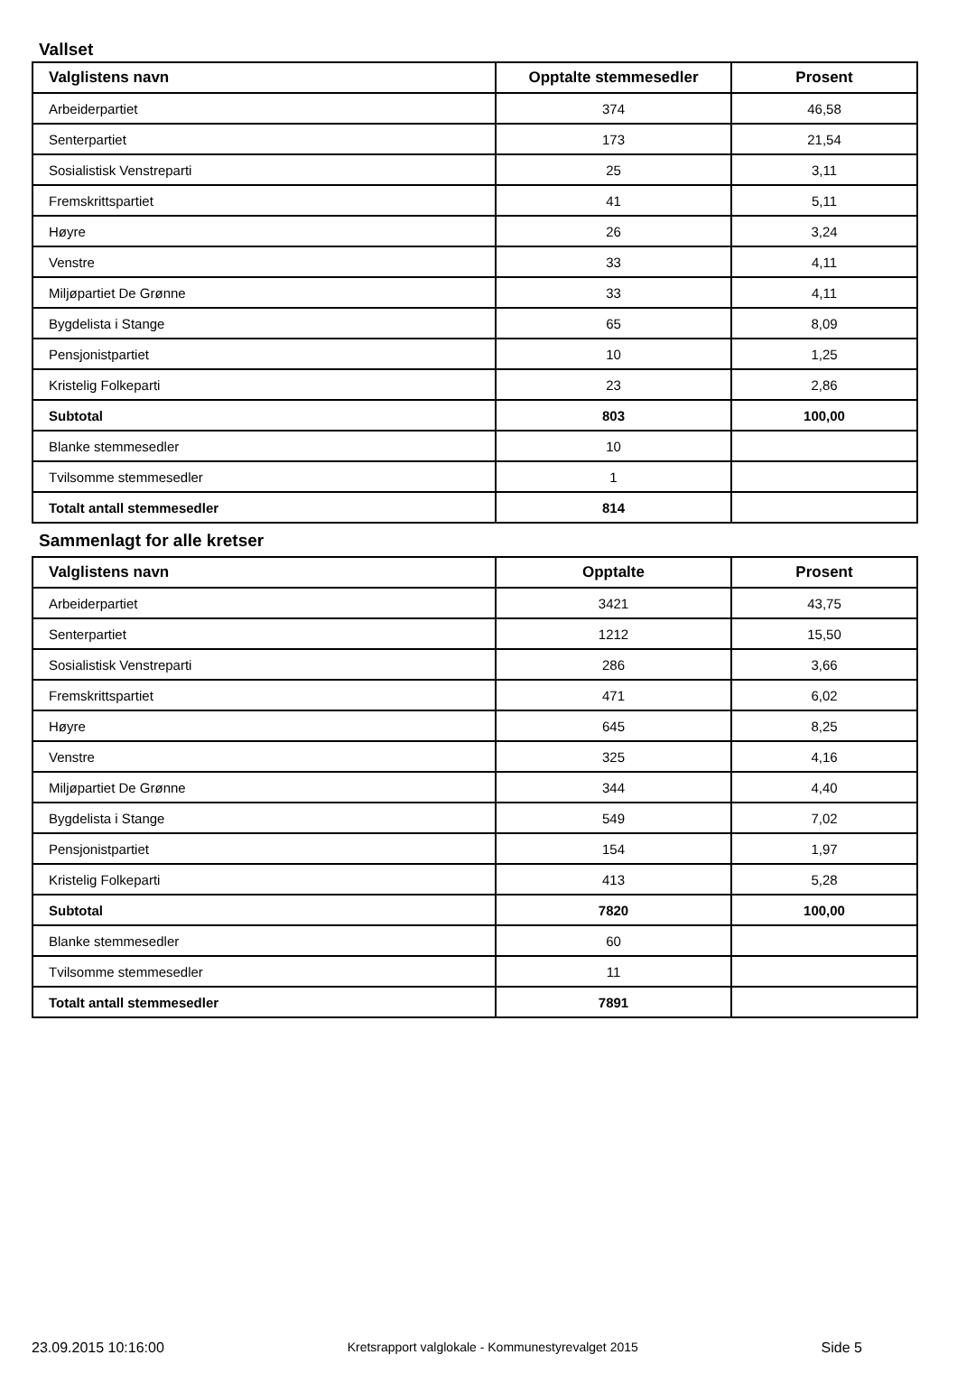Vallset
| Valglistens navn | Opptalte stemmesedler | Prosent |
| --- | --- | --- |
| Arbeiderpartiet | 374 | 46,58 |
| Senterpartiet | 173 | 21,54 |
| Sosialistisk Venstreparti | 25 | 3,11 |
| Fremskrittspartiet | 41 | 5,11 |
| Høyre | 26 | 3,24 |
| Venstre | 33 | 4,11 |
| Miljøpartiet De Grønne | 33 | 4,11 |
| Bygdelista i Stange | 65 | 8,09 |
| Pensjonistpartiet | 10 | 1,25 |
| Kristelig Folkeparti | 23 | 2,86 |
| Subtotal | 803 | 100,00 |
| Blanke stemmesedler | 10 | |
| Tvilsomme stemmesedler | 1 | |
| Totalt antall stemmesedler | 814 | |
Sammenlagt for alle kretser
| Valglistens navn | Opptalte | Prosent |
| --- | --- | --- |
| Arbeiderpartiet | 3421 | 43,75 |
| Senterpartiet | 1212 | 15,50 |
| Sosialistisk Venstreparti | 286 | 3,66 |
| Fremskrittspartiet | 471 | 6,02 |
| Høyre | 645 | 8,25 |
| Venstre | 325 | 4,16 |
| Miljøpartiet De Grønne | 344 | 4,40 |
| Bygdelista i Stange | 549 | 7,02 |
| Pensjonistpartiet | 154 | 1,97 |
| Kristelig Folkeparti | 413 | 5,28 |
| Subtotal | 7820 | 100,00 |
| Blanke stemmesedler | 60 | |
| Tvilsomme stemmesedler | 11 | |
| Totalt antall stemmesedler | 7891 | |
23.09.2015 10:16:00 Kretsrapport valglokale - Kommunestyrevalget 2015 Side 5